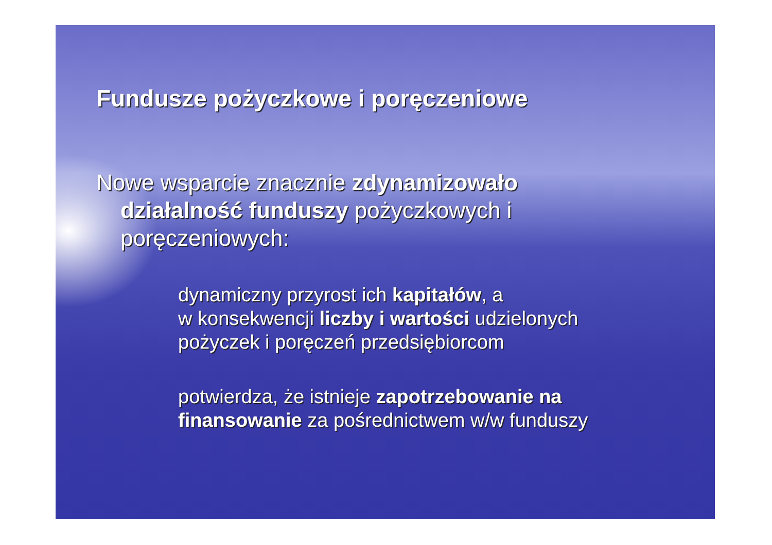Fundusze pożyczkowe i poręczeniowe
Nowe wsparcie znacznie zdynamizowało działalność funduszy pożyczkowych i poręczeniowych:
dynamiczny przyrost ich kapitałów, a
w konsekwencji liczby i wartości udzielonych pożyczek i poręczeń przedsiębiorcom
potwierdza, że istnieje zapotrzebowanie na finansowanie za pośrednictwem w/w funduszy